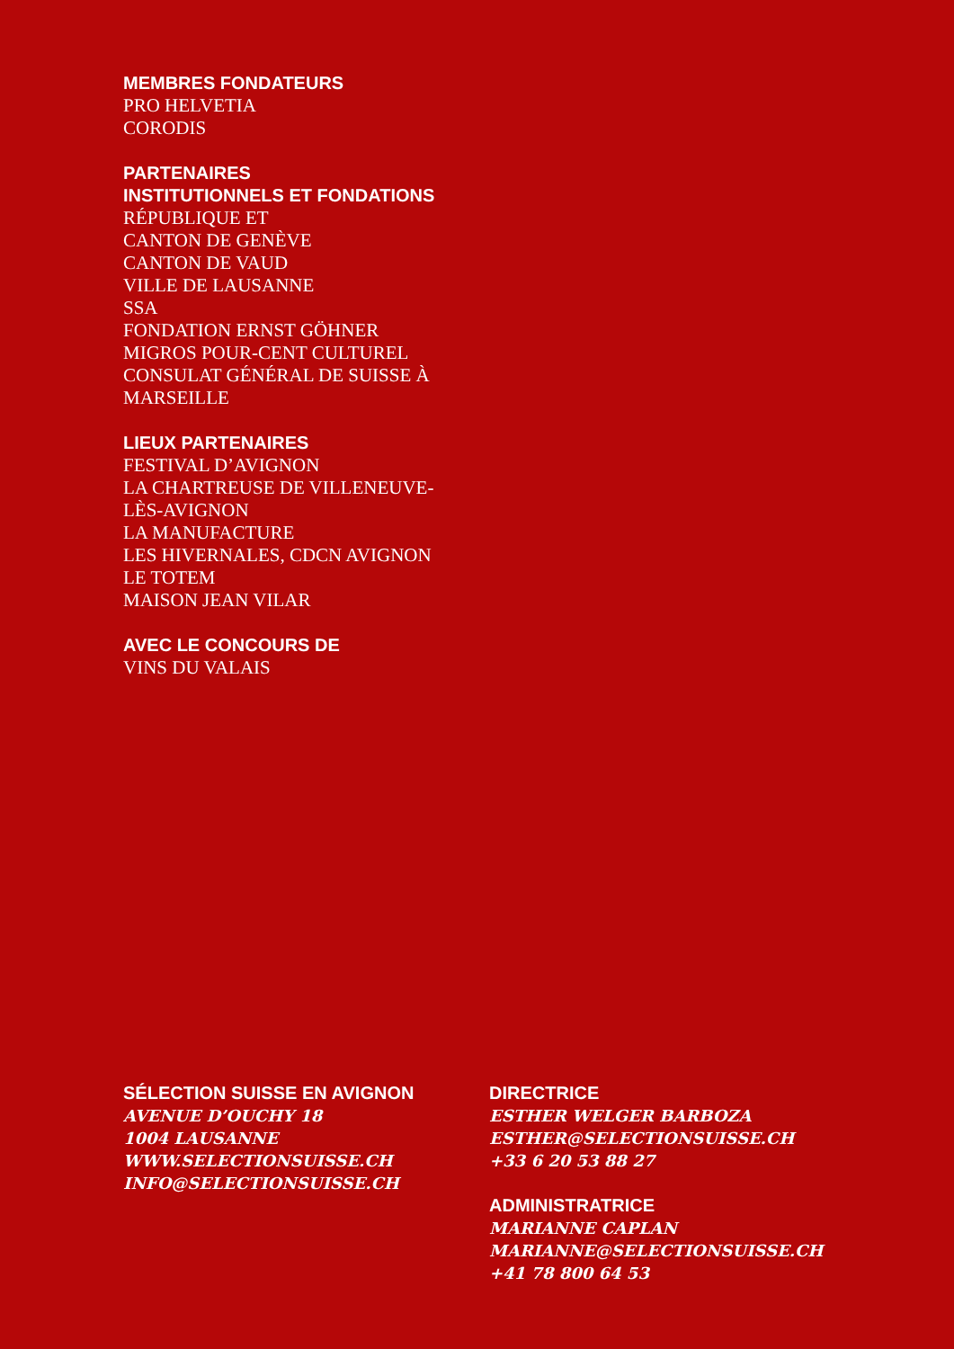MEMBRES FONDATEURS
PRO HELVETIA
CORODIS
PARTENAIRES
INSTITUTIONNELS ET FONDATIONS
RÉPUBLIQUE ET
CANTON DE GENÈVE
CANTON DE VAUD
VILLE DE LAUSANNE
SSA
FONDATION ERNST GÖHNER
MIGROS POUR-CENT CULTUREL
CONSULAT GÉNÉRAL DE SUISSE À
MARSEILLE
LIEUX PARTENAIRES
FESTIVAL D’AVIGNON
LA CHARTREUSE DE VILLENEUVE-
LÈS-AVIGNON
LA MANUFACTURE
LES HIVERNALES, CDCN AVIGNON
LE TOTEM
MAISON JEAN VILAR
AVEC LE CONCOURS DE
VINS DU VALAIS
SÉLECTION SUISSE EN AVIGNON
AVENUE D’OUCHY 18
1004 LAUSANNE
WWW.SELECTIONSUISSE.CH
INFO@SELECTIONSUISSE.CH
DIRECTRICE
ESTHER WELGER BARBOZA
ESTHER@SELECTIONSUISSE.CH
+33 6 20 53 88 27
ADMINISTRATRICE
MARIANNE CAPLAN
MARIANNE@SELECTIONSUISSE.CH
+41 78 800 64 53